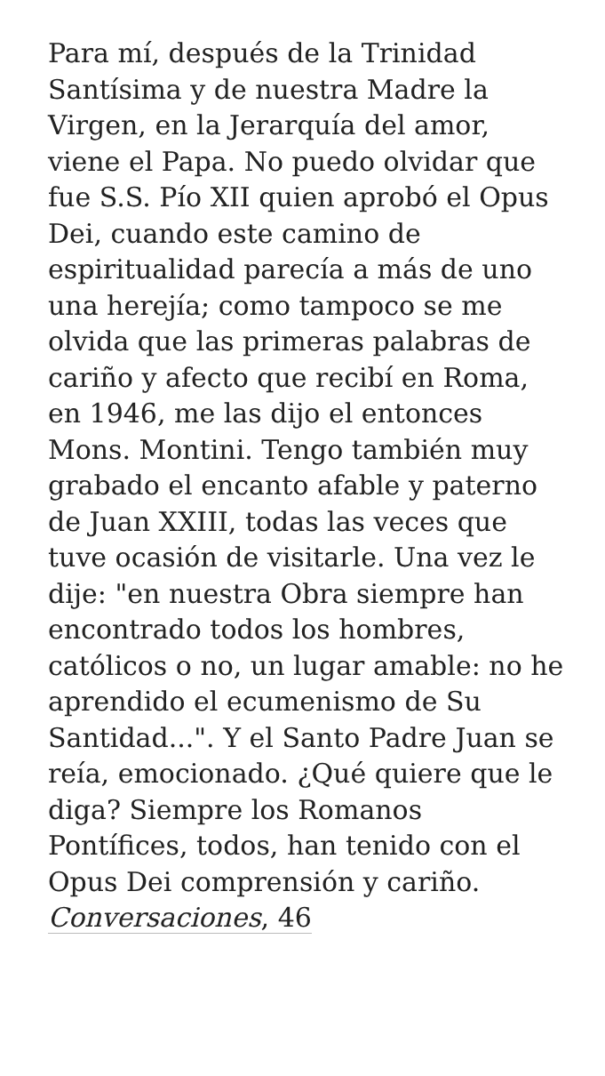Para mí, después de la Trinidad Santísima y de nuestra Madre la Virgen, en la Jerarquía del amor, viene el Papa. No puedo olvidar que fue S.S. Pío XII quien aprobó el Opus Dei, cuando este camino de espiritualidad parecía a más de uno una herejía; como tampoco se me olvida que las primeras palabras de cariño y afecto que recibí en Roma, en 1946, me las dijo el entonces Mons. Montini. Tengo también muy grabado el encanto afable y paterno de Juan XXIII, todas las veces que tuve ocasión de visitarle. Una vez le dije: "en nuestra Obra siempre han encontrado todos los hombres, católicos o no, un lugar amable: no he aprendido el ecumenismo de Su Santidad...". Y el Santo Padre Juan se reía, emocionado. ¿Qué quiere que le diga? Siempre los Romanos Pontífices, todos, han tenido con el Opus Dei comprensión y cariño.
Conversaciones, 46